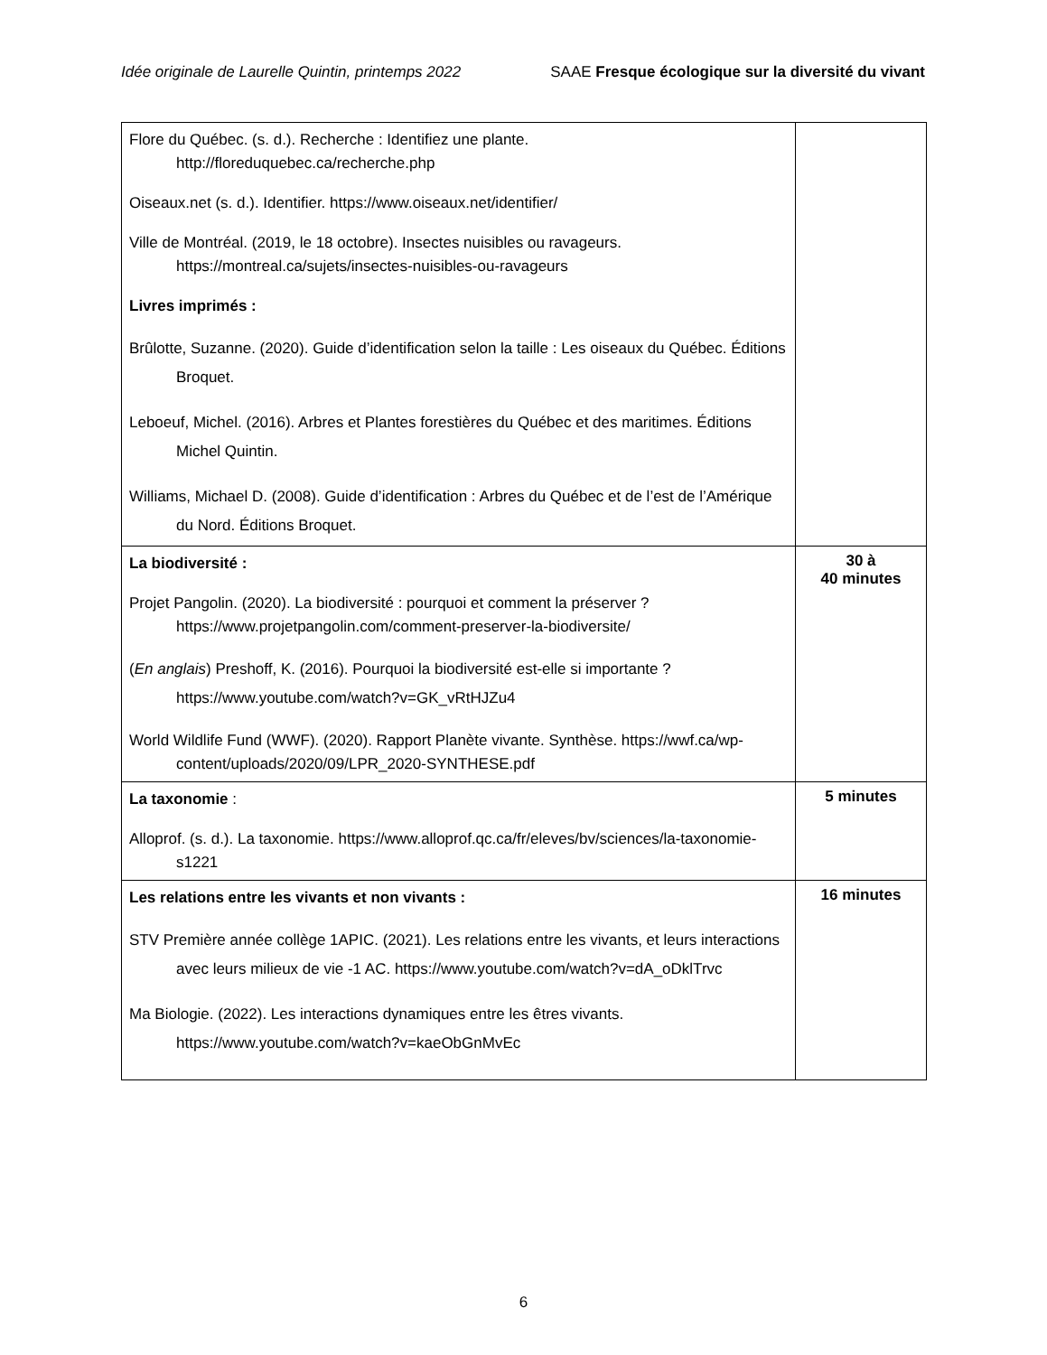Idée originale de Laurelle Quintin, printemps 2022 SAAE Fresque écologique sur la diversité du vivant
| Flore du Québec. (s. d.). Recherche : Identifiez une plante. http://floreduquebec.ca/recherche.php Oiseaux.net (s. d.). Identifier. https://www.oiseaux.net/identifier/ Ville de Montréal. (2019, le 18 octobre). Insectes nuisibles ou ravageurs. https://montreal.ca/sujets/insectes-nuisibles-ou-ravageurs Livres imprimés : Brûlotte, Suzanne. (2020). Guide d’identification selon la taille : Les oiseaux du Québec. Éditions Broquet. Leboeuf, Michel. (2016). Arbres et Plantes forestières du Québec et des maritimes. Éditions Michel Quintin. Williams, Michael D. (2008). Guide d’identification : Arbres du Québec et de l’est de l’Amérique du Nord. Éditions Broquet. | |
| La biodiversité : Projet Pangolin. (2020). La biodiversité : pourquoi et comment la préserver ? https://www.projetpangolin.com/comment-preserver-la-biodiversite/ ( En anglais ) Preshoff, K. (2016). Pourquoi la biodiversité est-elle si importante ? https://www.youtube.com/watch?v=GK_vRtHJZu4 World Wildlife Fund (WWF). (2020). Rapport Planète vivante. Synthèse. https://wwf.ca/wp-content/uploads/2020/09/LPR_2020-SYNTHESE.pdf | 30 à 40 minutes |
| La taxonomie : Alloprof. (s. d.). La taxonomie. https://www.alloprof.qc.ca/fr/eleves/bv/sciences/la-taxonomie-s1221 | 5 minutes |
| Les relations entre les vivants et non vivants : STV Première année collège 1APIC. (2021). Les relations entre les vivants, et leurs interactions avec leurs milieux de vie -1 AC. https://www.youtube.com/watch?v=dA_oDklTrvc Ma Biologie. (2022). Les interactions dynamiques entre les êtres vivants. https://www.youtube.com/watch?v=kaeObGnMvEc | 16 minutes |
6